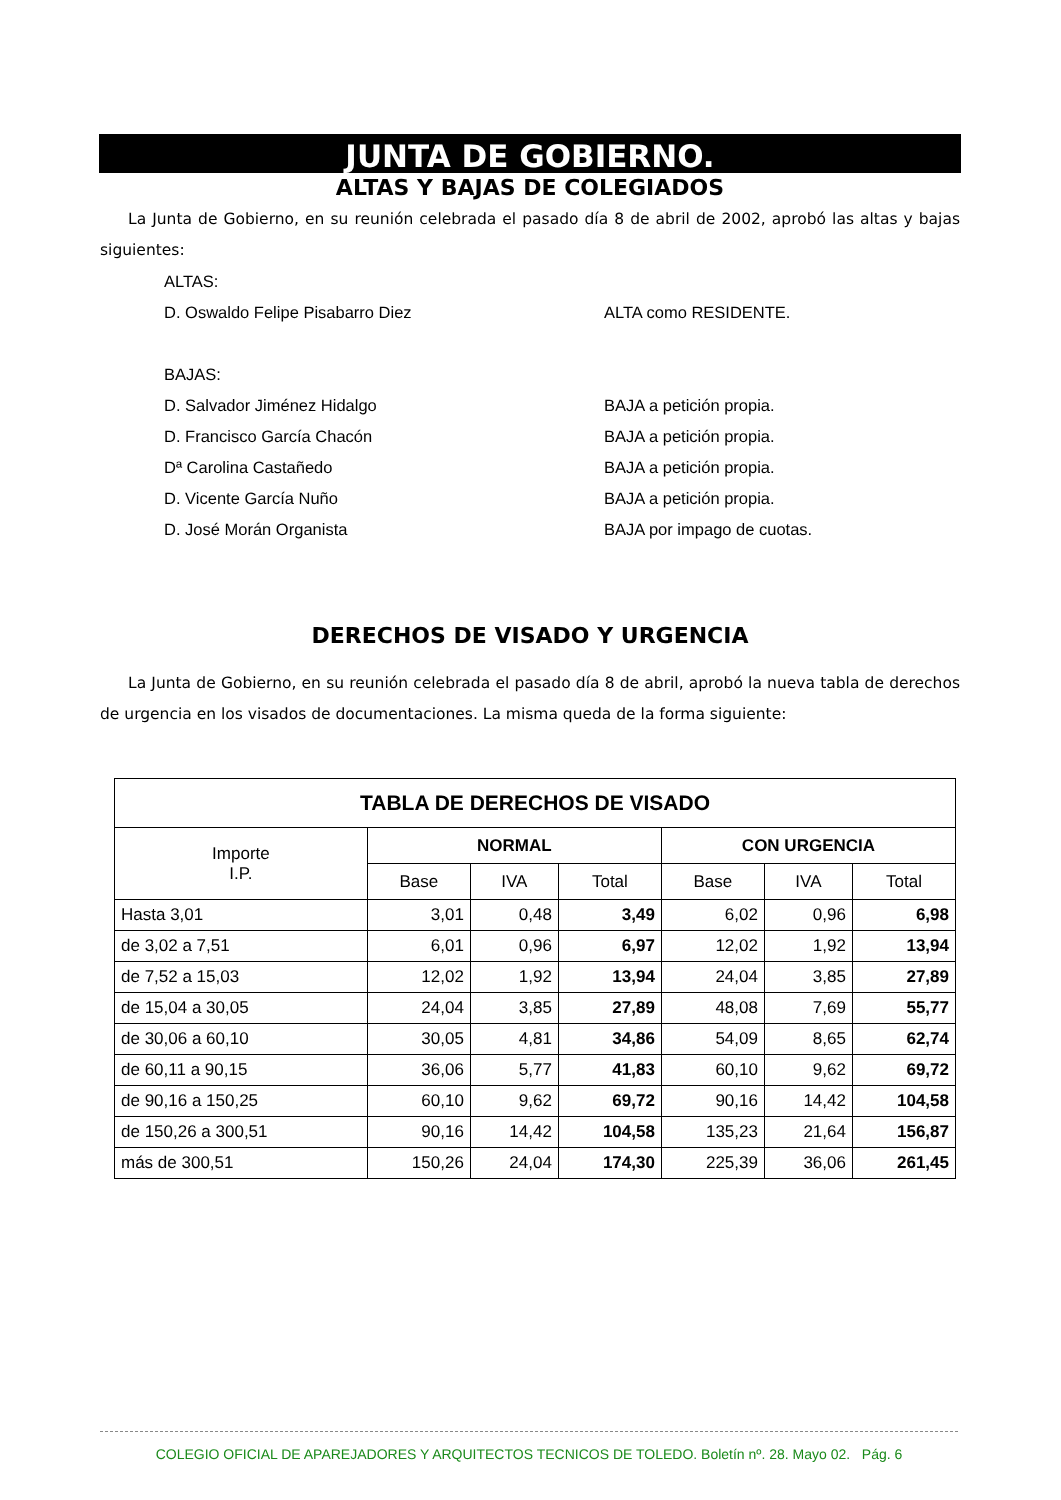JUNTA DE GOBIERNO.
ALTAS Y BAJAS DE COLEGIADOS
La Junta de Gobierno, en su reunión celebrada el pasado día 8 de abril de 2002, aprobó las altas y bajas siguientes:
ALTAS:
D. Oswaldo Felipe Pisabarro Diez ALTA como RESIDENTE.
BAJAS:
D. Salvador Jiménez Hidalgo BAJA a petición propia.
D. Francisco García Chacón BAJA a petición propia.
Dª Carolina Castañedo BAJA a petición propia.
D. Vicente García Nuño BAJA a petición propia.
D. José Morán Organista BAJA por impago de cuotas.
DERECHOS DE VISADO Y URGENCIA
La Junta de Gobierno, en su reunión celebrada el pasado día 8 de abril, aprobó la nueva tabla de derechos de urgencia en los visados de documentaciones. La misma queda de la forma siguiente:
| TABLA DE DERECHOS DE VISADO | | | | | | |
| --- | --- | --- | --- | --- | --- | --- |
| Importe I.P. | NORMAL | | | CON URGENCIA | | |
| | Base | IVA | Total | Base | IVA | Total |
| Hasta 3,01 | 3,01 | 0,48 | 3,49 | 6,02 | 0,96 | 6,98 |
| de 3,02 a 7,51 | 6,01 | 0,96 | 6,97 | 12,02 | 1,92 | 13,94 |
| de 7,52 a 15,03 | 12,02 | 1,92 | 13,94 | 24,04 | 3,85 | 27,89 |
| de 15,04 a 30,05 | 24,04 | 3,85 | 27,89 | 48,08 | 7,69 | 55,77 |
| de 30,06 a 60,10 | 30,05 | 4,81 | 34,86 | 54,09 | 8,65 | 62,74 |
| de 60,11 a 90,15 | 36,06 | 5,77 | 41,83 | 60,10 | 9,62 | 69,72 |
| de 90,16 a 150,25 | 60,10 | 9,62 | 69,72 | 90,16 | 14,42 | 104,58 |
| de 150,26 a 300,51 | 90,16 | 14,42 | 104,58 | 135,23 | 21,64 | 156,87 |
| más de 300,51 | 150,26 | 24,04 | 174,30 | 225,39 | 36,06 | 261,45 |
COLEGIO OFICIAL DE APAREJADORES Y ARQUITECTOS TECNICOS DE TOLEDO. Boletín nº. 28. Mayo 02. Pág. 6